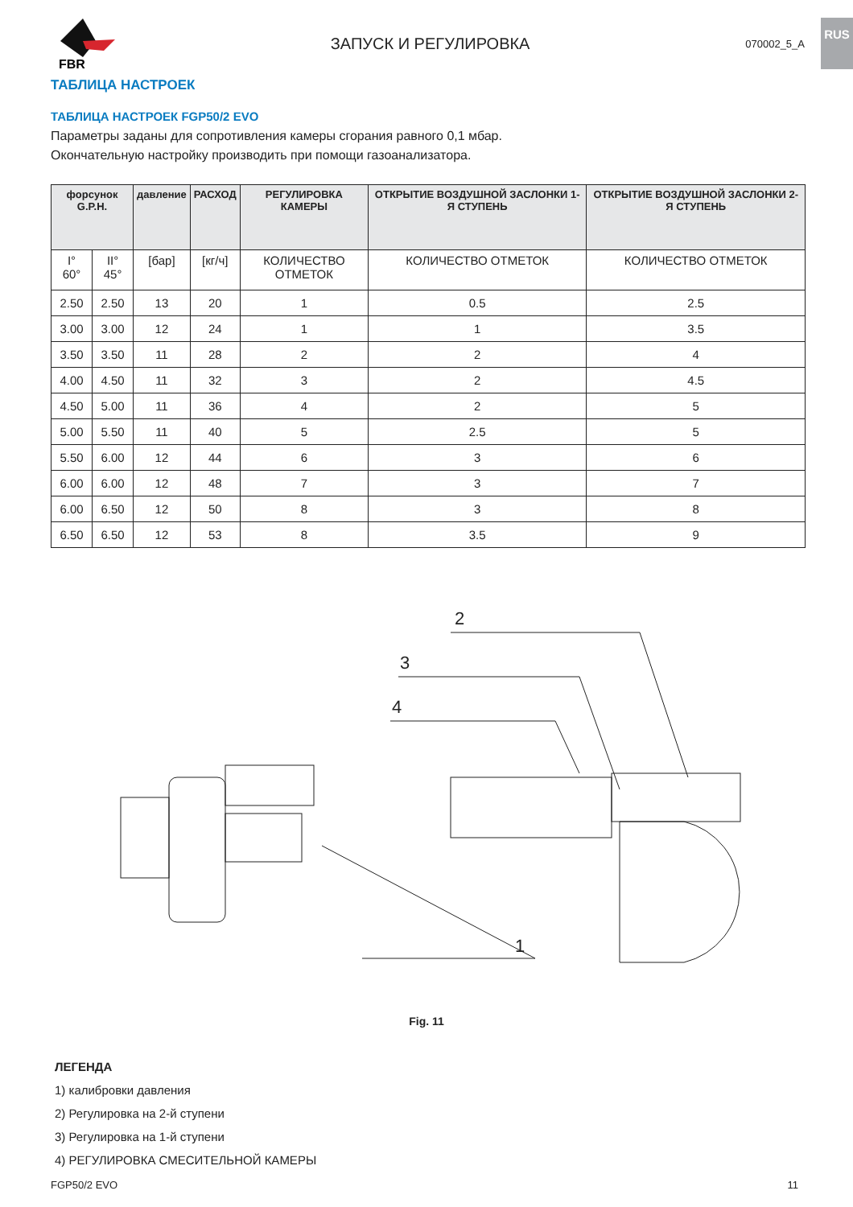RUS
FBR
ЗАПУСК И РЕГУЛИРОВКА 070002_5_A
ТАБЛИЦА НАСТРОЕК
ТАБЛИЦА НАСТРОЕК FGP50/2 EVO
Параметры заданы для сопротивления камеры сгорания равного 0,1 мбар.
Окончательную настройку производить при помощи газоанализатора.
| форсунок G.P.H. | | давление | РАСХОД | РЕГУЛИРОВКА КАМЕРЫ | ОТКРЫТИЕ ВОЗДУШНОЙ ЗАСЛОНКИ 1-Я СТУПЕНЬ | ОТКРЫТИЕ ВОЗДУШНОЙ ЗАСЛОНКИ 2-Я СТУПЕНЬ |
| --- | --- | --- | --- | --- | --- | --- |
| I° 60° | II° 45° | [бар] | [кг/ч] | КОЛИЧЕСТВО ОТМЕТОК | КОЛИЧЕСТВО ОТМЕТОК | КОЛИЧЕСТВО ОТМЕТОК |
| 2.50 | 2.50 | 13 | 20 | 1 | 0.5 | 2.5 |
| 3.00 | 3.00 | 12 | 24 | 1 | 1 | 3.5 |
| 3.50 | 3.50 | 11 | 28 | 2 | 2 | 4 |
| 4.00 | 4.50 | 11 | 32 | 3 | 2 | 4.5 |
| 4.50 | 5.00 | 11 | 36 | 4 | 2 | 5 |
| 5.00 | 5.50 | 11 | 40 | 5 | 2.5 | 5 |
| 5.50 | 6.00 | 12 | 44 | 6 | 3 | 6 |
| 6.00 | 6.00 | 12 | 48 | 7 | 3 | 7 |
| 6.00 | 6.50 | 12 | 50 | 8 | 3 | 8 |
| 6.50 | 6.50 | 12 | 53 | 8 | 3.5 | 9 |
2
3
4
1
Fig. 11
ЛЕГЕНДА
1) калибровки давления
2) Регулировка на 2-й ступени
3) Регулировка на 1-й ступени
4) РЕГУЛИРОВКА СМЕСИТЕЛЬНОЙ КАМЕРЫ
FGP50/2 EVO 11